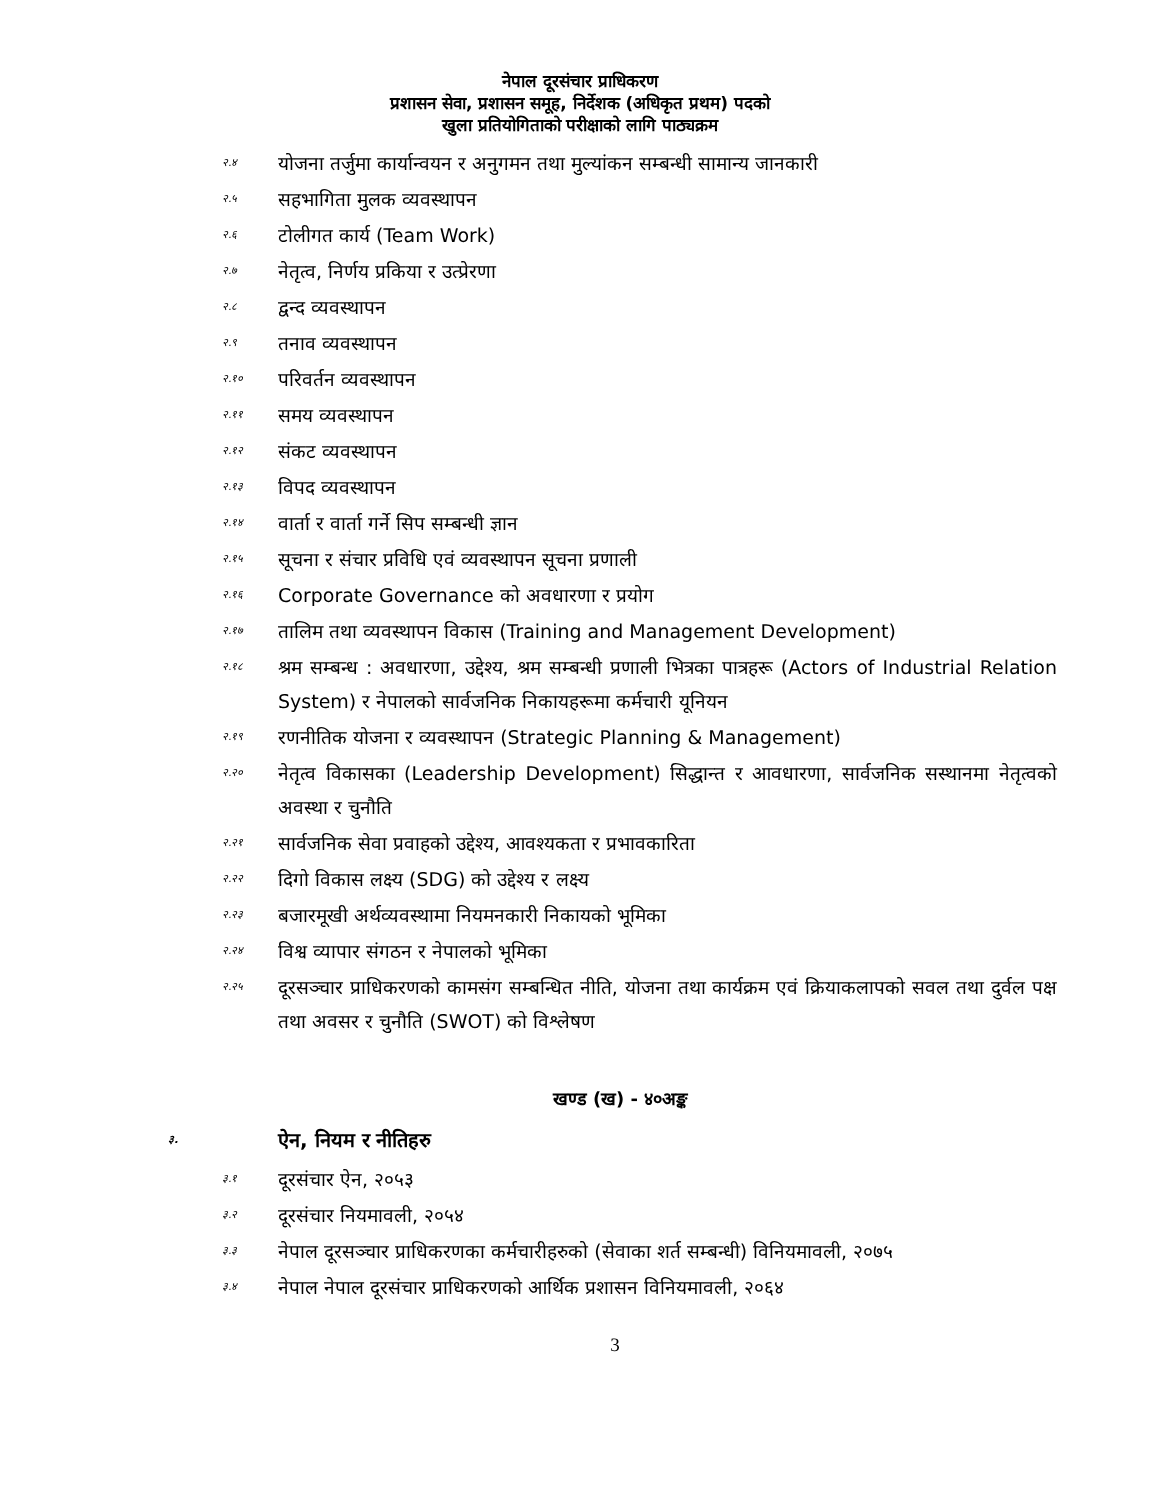नेपाल दूरसंचार प्राधिकरण
प्रशासन सेवा, प्रशासन समूह, निर्देशक (अधिकृत प्रथम) पदको
खुला प्रतियोगिताको परीक्षाको लागि पाठ्यक्रम
२.४ योजना तर्जुमा कार्यान्वयन र अनुगमन तथा मुल्यांकन सम्बन्धी सामान्य जानकारी
२.५ सहभागिता मुलक व्यवस्थापन
२.६ टोलीगत कार्य (Team Work)
२.७ नेतृत्व, निर्णय प्रकिया र उत्प्रेरणा
२.८ द्वन्द व्यवस्थापन
२.९ तनाव व्यवस्थापन
२.१० परिवर्तन व्यवस्थापन
२.११ समय व्यवस्थापन
२.१२ संकट व्यवस्थापन
२.१३ विपद व्यवस्थापन
२.१४ वार्ता र वार्ता गर्ने सिप सम्बन्धी ज्ञान
२.१५ सूचना र संचार प्रविधि एवं व्यवस्थापन सूचना प्रणाली
२.१६ Corporate Governance को अवधारणा र प्रयोग
२.१७ तालिम तथा व्यवस्थापन विकास (Training and Management Development)
२.१८ श्रम सम्बन्ध : अवधारणा, उद्देश्य, श्रम सम्बन्धी प्रणाली भित्रका पात्रहरू (Actors of Industrial Relation System) र नेपालको सार्वजनिक निकायहरूमा कर्मचारी यूनियन
२.१९ रणनीतिक योजना र व्यवस्थापन (Strategic Planning & Management)
२.२० नेतृत्व विकासका (Leadership Development) सिद्धान्त र आवधारणा, सार्वजनिक सस्थानमा नेतृत्वको अवस्था र चुनौति
२.२१ सार्वजनिक सेवा प्रवाहको उद्देश्य, आवश्यकता र प्रभावकारिता
२.२२ दिगो विकास लक्ष्य (SDG) को उद्देश्य र लक्ष्य
२.२३ बजारमूखी अर्थव्यवस्थामा नियमनकारी निकायको भूमिका
२.२४ विश्व व्यापार संगठन र नेपालको भूमिका
२.२५ दूरसञ्चार प्राधिकरणको कामसंग सम्बन्धित नीति, योजना तथा कार्यक्रम एवं क्रियाकलापको सवल तथा दुर्वल पक्ष तथा अवसर र चुनौति (SWOT) को विश्लेषण
खण्ड (ख) - ४०अङ्क
३. ऐन, नियम र नीतिहरु
३.१ दूरसंचार ऐन, २०५३
३.२ दूरसंचार नियमावली, २०५४
३.३ नेपाल दूरसञ्चार प्राधिकरणका कर्मचारीहरुको (सेवाका शर्त सम्बन्धी) विनियमावली, २०७५
३.४ नेपाल नेपाल दूरसंचार प्राधिकरणको आर्थिक प्रशासन विनियमावली, २०६४
3